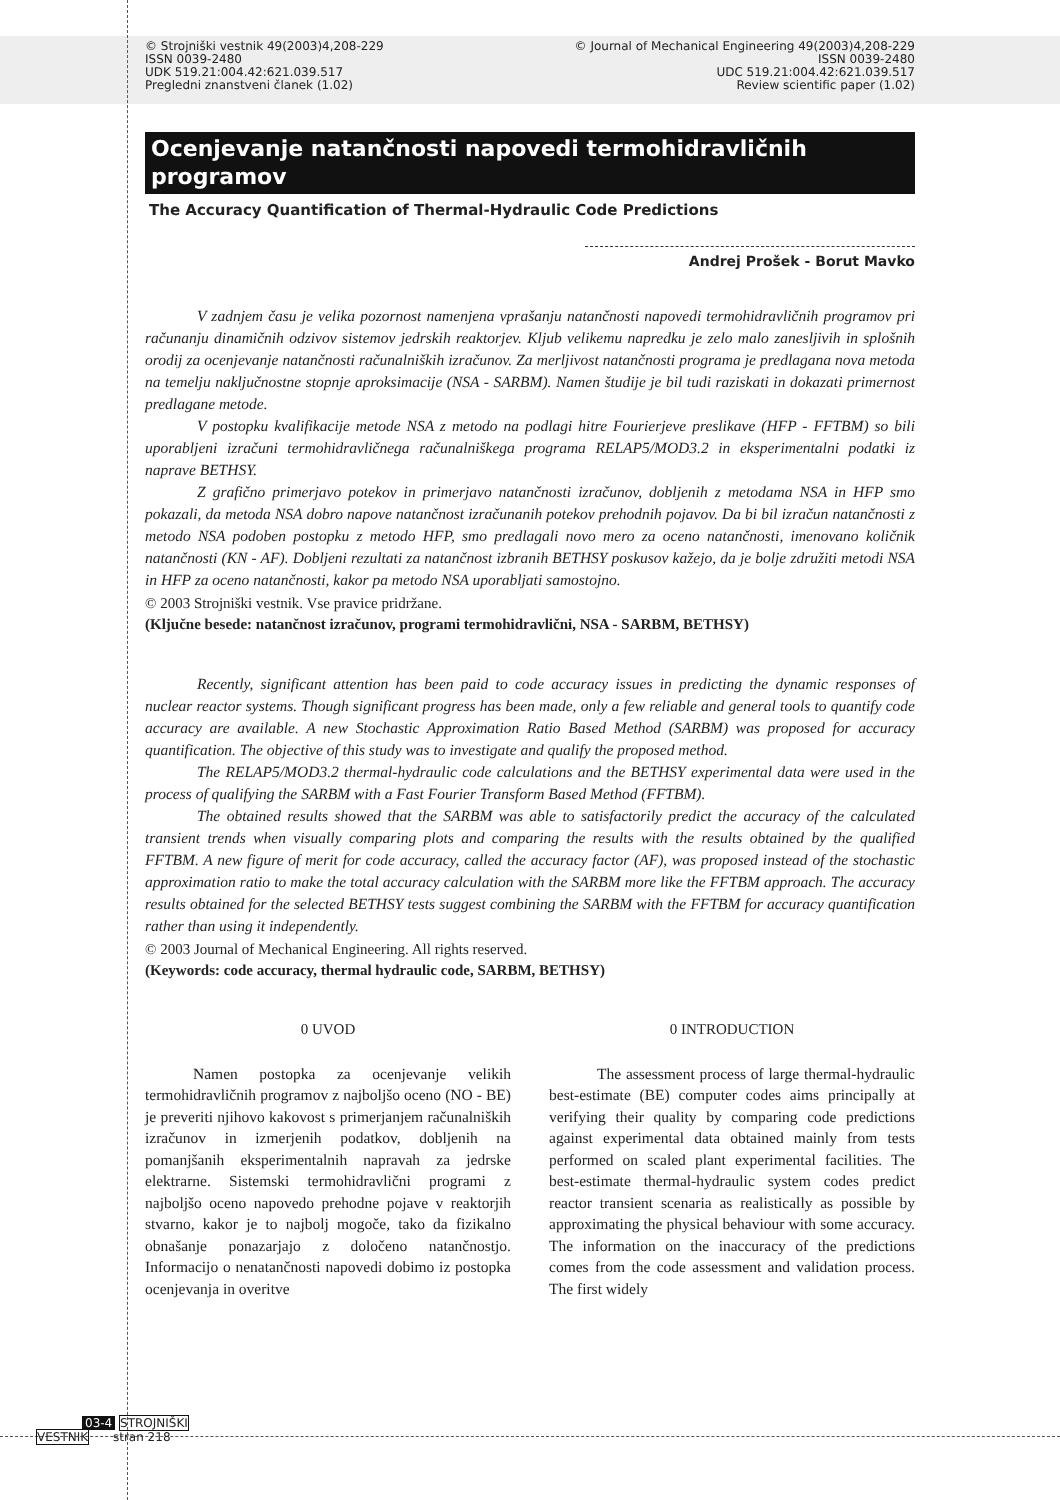© Strojniški vestnik 49(2003)4,208-229
ISSN 0039-2480
UDK 519.21:004.42:621.039.517
Pregledni znanstveni članek (1.02)
© Journal of Mechanical Engineering 49(2003)4,208-229
ISSN 0039-2480
UDC 519.21:004.42:621.039.517
Review scientific paper (1.02)
Ocenjevanje natančnosti napovedi termohidravličnih programov
The Accuracy Quantification of Thermal-Hydraulic Code Predictions
Andrej Prošek - Borut Mavko
V zadnjem času je velika pozornost namenjena vprašanju natančnosti napovedi termohidravličnih programov pri računanju dinamičnih odzivov sistemov jedrskih reaktorjev. Kljub velikemu napredku je zelo malo zanesljivih in splošnih orodij za ocenjevanje natančnosti računalniških izračunov. Za merljivost natančnosti programa je predlagana nova metoda na temelju naključnostne stopnje aproksimacije (NSA - SARBM). Namen študije je bil tudi raziskati in dokazati primernost predlagane metode.
V postopku kvalifikacije metode NSA z metodo na podlagi hitre Fourierjeve preslikave (HFP - FFTBM) so bili uporabljeni izračuni termohidravličnega računalniškega programa RELAP5/MOD3.2 in eksperimentalni podatki iz naprave BETHSY.
Z grafično primerjavo potekov in primerjavo natančnosti izračunov, dobljenih z metodama NSA in HFP smo pokazali, da metoda NSA dobro napove natančnost izračunanih potekov prehodnih pojavov. Da bi bil izračun natančnosti z metodo NSA podoben postopku z metodo HFP, smo predlagali novo mero za oceno natančnosti, imenovano količnik natančnosti (KN - AF). Dobljeni rezultati za natančnost izbranih BETHSY poskusov kažejo, da je bolje združiti metodi NSA in HFP za oceno natančnosti, kakor pa metodo NSA uporabljati samostojno.
© 2003 Strojniški vestnik. Vse pravice pridržane.
(Ključne besede: natančnost izračunov, programi termohidravlični, NSA - SARBM, BETHSY)
Recently, significant attention has been paid to code accuracy issues in predicting the dynamic responses of nuclear reactor systems. Though significant progress has been made, only a few reliable and general tools to quantify code accuracy are available. A new Stochastic Approximation Ratio Based Method (SARBM) was proposed for accuracy quantification. The objective of this study was to investigate and qualify the proposed method.
The RELAP5/MOD3.2 thermal-hydraulic code calculations and the BETHSY experimental data were used in the process of qualifying the SARBM with a Fast Fourier Transform Based Method (FFTBM).
The obtained results showed that the SARBM was able to satisfactorily predict the accuracy of the calculated transient trends when visually comparing plots and comparing the results with the results obtained by the qualified FFTBM. A new figure of merit for code accuracy, called the accuracy factor (AF), was proposed instead of the stochastic approximation ratio to make the total accuracy calculation with the SARBM more like the FFTBM approach. The accuracy results obtained for the selected BETHSY tests suggest combining the SARBM with the FFTBM for accuracy quantification rather than using it independently.
© 2003 Journal of Mechanical Engineering. All rights reserved.
(Keywords: code accuracy, thermal hydraulic code, SARBM, BETHSY)
0 UVOD
Namen postopka za ocenjevanje velikih termohidravličnih programov z najboljšo oceno (NO - BE) je preveriti njihovo kakovost s primerjanjem računalniških izračunov in izmerjenih podatkov, dobljenih na pomanjšanih eksperimentalnih napravah za jedrske elektrarne. Sistemski termohidravlični programi z najboljšo oceno napovedo prehodne pojave v reaktorjih stvarno, kakor je to najbolj mogoče, tako da fizikalno obnašanje ponazarjajo z določeno natančnostjo. Informacijo o nenatančnosti napovedi dobimo iz postopka ocenjevanja in overitve
0 INTRODUCTION
The assessment process of large thermal-hydraulic best-estimate (BE) computer codes aims principally at verifying their quality by comparing code predictions against experimental data obtained mainly from tests performed on scaled plant experimental facilities. The best-estimate thermal-hydraulic system codes predict reactor transient scenaria as realistically as possible by approximating the physical behaviour with some accuracy. The information on the inaccuracy of the predictions comes from the code assessment and validation process. The first widely
03-4 STROJNIŠKI
VESTNIK stran 218